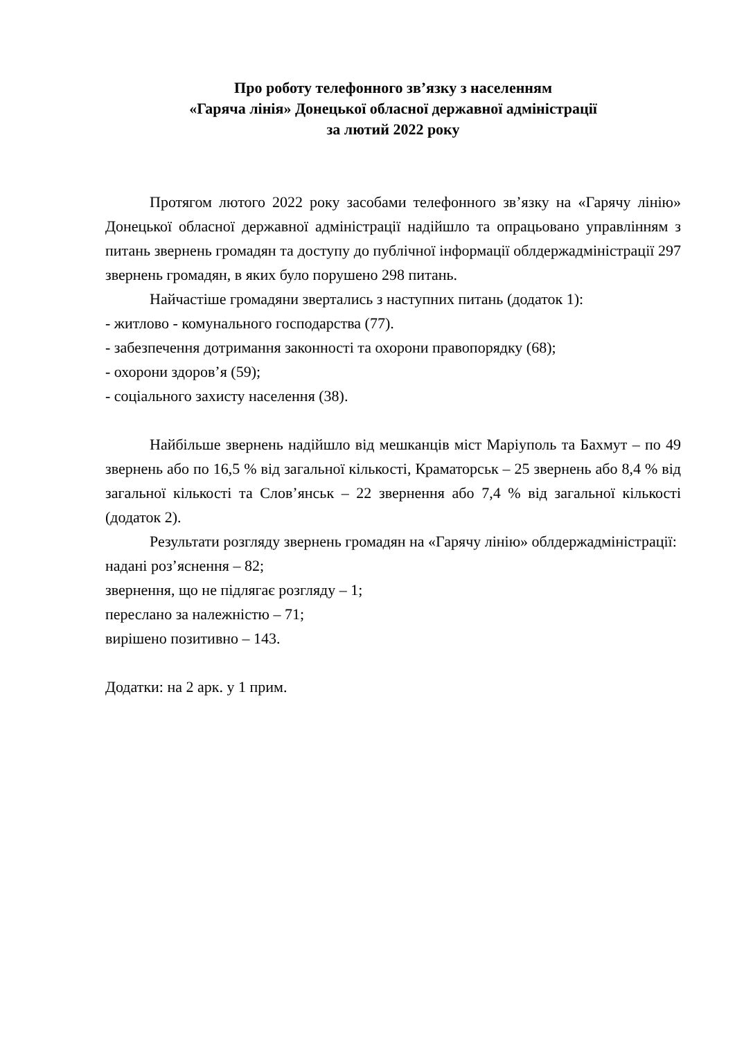Про роботу телефонного зв’язку з населенням
«Гаряча лінія» Донецької обласної державної адміністрації
за лютий 2022 року
Протягом лютого 2022 року засобами телефонного зв’язку на «Гарячу лінію» Донецької обласної державної адміністрації надійшло та опрацьовано управлінням з питань звернень громадян та доступу до публічної інформації облдержадміністрації 297 звернень громадян, в яких було порушено 298 питань.
Найчастіше громадяни звертались з наступних питань (додаток 1):
- житлово - комунального господарства (77).
- забезпечення дотримання законності та охорони правопорядку (68);
- охорони здоров’я (59);
- соціального захисту населення (38).
Найбільше звернень надійшло від мешканців міст Маріуполь та Бахмут – по 49 звернень або по 16,5 % від загальної кількості, Краматорськ – 25 звернень або 8,4 % від загальної кількості та Слов’янськ – 22 звернення або 7,4 % від загальної кількості (додаток 2).
Результати розгляду звернень громадян на «Гарячу лінію» облдержадміністрації:
надані роз’яснення – 82;
звернення, що не підлягає розгляду – 1;
переслано за належністю – 71;
вирішено позитивно – 143.
Додатки: на 2 арк. у 1 прим.